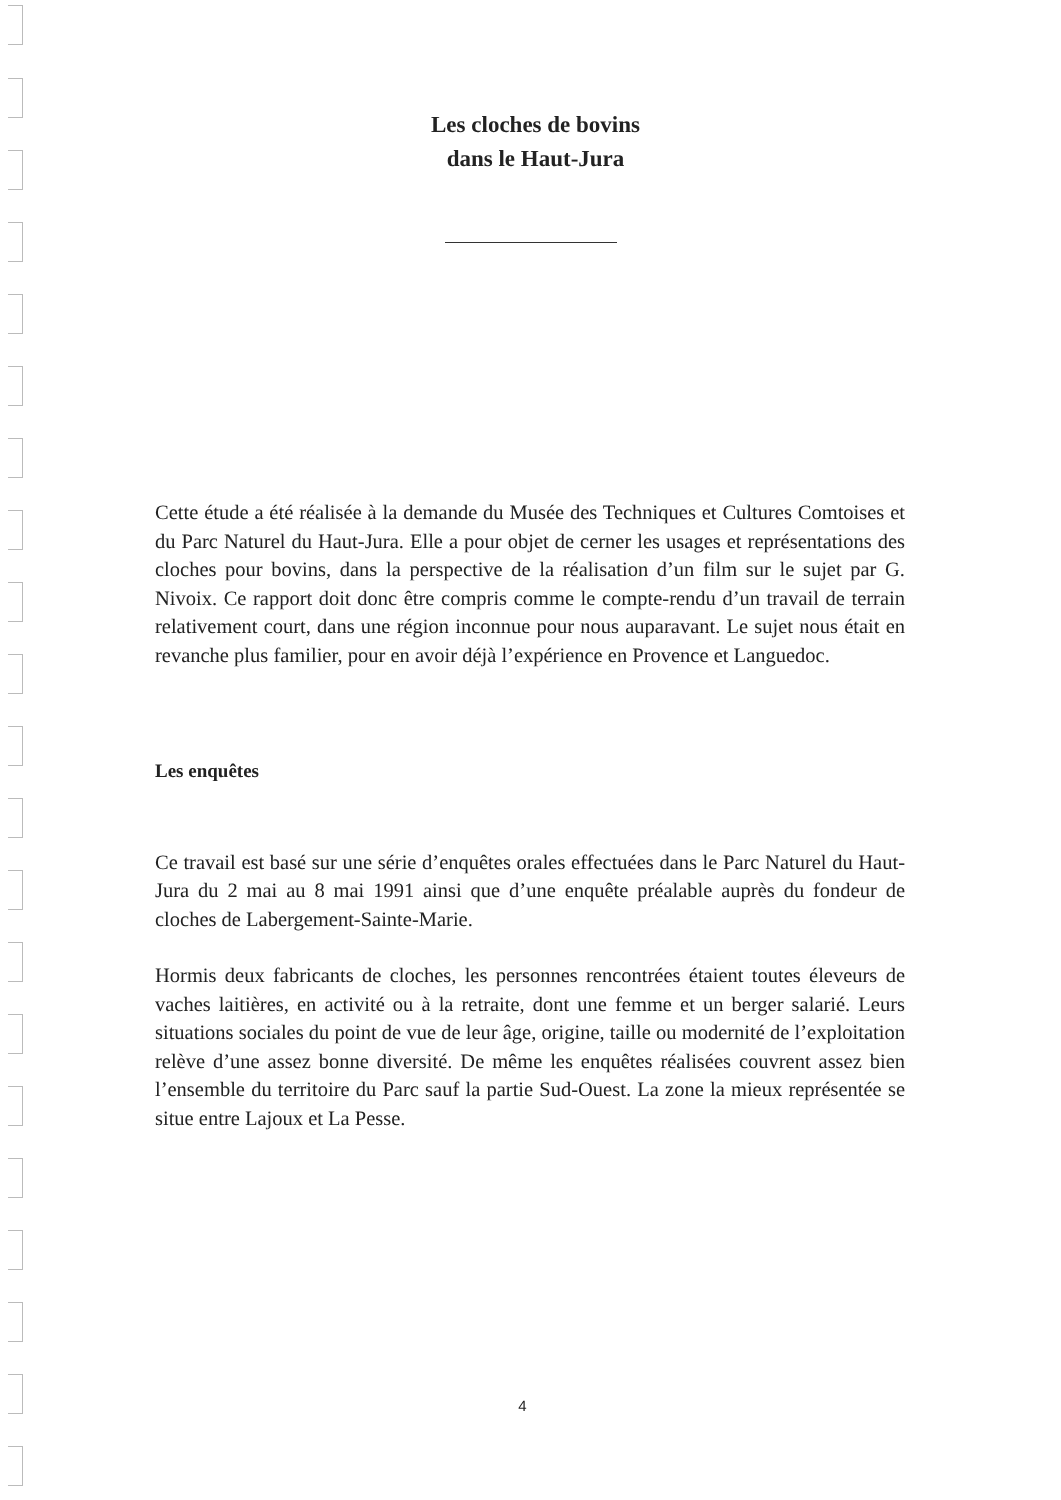Les cloches de bovins
dans le Haut-Jura
Cette étude a été réalisée à la demande du Musée des Techniques et Cultures Comtoises et du Parc Naturel du Haut-Jura. Elle a pour objet de cerner les usages et représentations des cloches pour bovins, dans la perspective de la réalisation d’un film sur le sujet par G. Nivoix. Ce rapport doit donc être compris comme le compte-rendu d’un travail de terrain relativement court, dans une région inconnue pour nous auparavant. Le sujet nous était en revanche plus familier, pour en avoir déjà l’expérience en Provence et Languedoc.
Les enquêtes
Ce travail est basé sur une série d’enquêtes orales effectuées dans le Parc Naturel du Haut-Jura du 2 mai au 8 mai 1991 ainsi que d’une enquête préalable auprès du fondeur de cloches de Labergement-Sainte-Marie.
Hormis deux fabricants de cloches, les personnes rencontrées étaient toutes éleveurs de vaches laitières, en activité ou à la retraite, dont une femme et un berger salarié. Leurs situations sociales du point de vue de leur âge, origine, taille ou modernité de l’exploitation relève d’une assez bonne diversité. De même les enquêtes réalisées couvrent assez bien l’ensemble du territoire du Parc sauf la partie Sud-Ouest. La zone la mieux représentée se situe entre Lajoux et La Pesse.
4